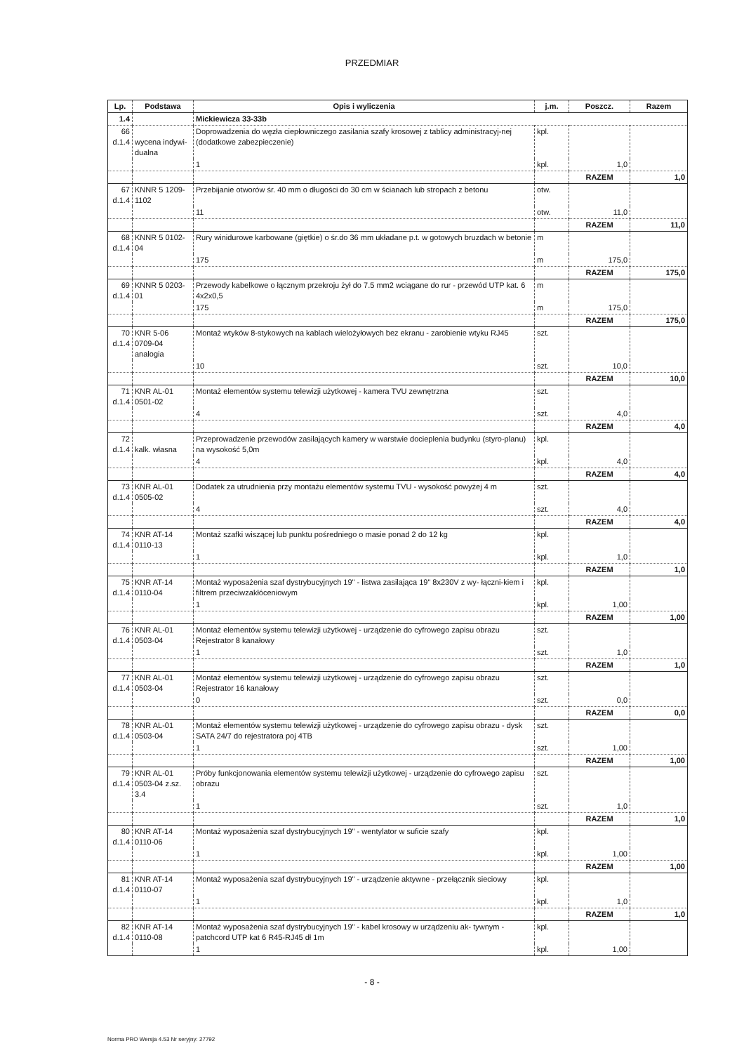PRZEDMIAR
| Lp. | Podstawa | Opis i wyliczenia | j.m. | Poszcz. | Razem |
| --- | --- | --- | --- | --- | --- |
| 1.4 | | Mickiewicza 33-33b | | | |
| 66 d.1.4 | wycena indywi- dualna | Doprowadzenia do węzła ciepłowniczego zasilania szafy krosowej z tablicy administracyj-nej (dodatkowe zabezpieczenie) | kpl. | | |
| | | 1 | kpl. | 1,0 | |
| | | | | RAZEM | 1,0 |
| 67 d.1.4 | KNNR 5 1209- 1102 | Przebijanie otworów śr. 40 mm o długości do 30 cm w ścianach lub stropach z betonu | otw. | | |
| | | 11 | otw. | 11,0 | |
| | | | | RAZEM | 11,0 |
| 68 d.1.4 | KNNR 5 0102- 04 | Rury winidurowe karbowane (giętkie) o śr.do 36 mm układane p.t. w gotowych bruzdach w betonie | m | | |
| | | 175 | m | 175,0 | |
| | | | | RAZEM | 175,0 |
| 69 d.1.4 | KNNR 5 0203- 01 | Przewody kabelkowe o łącznym przekroju żył do 7.5 mm2 wciągane do rur - przewód UTP kat. 6 4x2x0,5 | m | | |
| | | 175 | m | 175,0 | |
| | | | | RAZEM | 175,0 |
| 70 d.1.4 | KNR 5-06 0709-04 analogia | Montaż wtyków 8-stykowych na kablach wielożyłowych bez ekranu - zarobienie wtyku RJ45 | szt. | | |
| | | 10 | szt. | 10,0 | |
| | | | | RAZEM | 10,0 |
| 71 d.1.4 | KNR AL-01 0501-02 | Montaż elementów systemu telewizji użytkowej - kamera TVU zewnętrzna | szt. | | |
| | | 4 | szt. | 4,0 | |
| | | | | RAZEM | 4,0 |
| 72 d.1.4 | kalk. własna | Przeprowadzenie przewodów zasilających kamery w warstwie docieplenia budynku (styro-planu) na wysokość 5,0m | kpl. | | |
| | | 4 | kpl. | 4,0 | |
| | | | | RAZEM | 4,0 |
| 73 d.1.4 | KNR AL-01 0505-02 | Dodatek za utrudnienia przy montażu elementów systemu TVU - wysokość powyżej 4 m | szt. | | |
| | | 4 | szt. | 4,0 | |
| | | | | RAZEM | 4,0 |
| 74 d.1.4 | KNR AT-14 0110-13 | Montaż szafki wiszącej lub punktu pośredniego o masie ponad 2 do 12 kg | kpl. | | |
| | | 1 | kpl. | 1,0 | |
| | | | | RAZEM | 1,0 |
| 75 d.1.4 | KNR AT-14 0110-04 | Montaż wyposażenia szaf dystrybucyjnych 19" - listwa zasilająca 19" 8x230V z wy- łączni-kiem i filtrem przeciwzakłóceniowym | kpl. | | |
| | | 1 | kpl. | 1,00 | |
| | | | | RAZEM | 1,00 |
| 76 d.1.4 | KNR AL-01 0503-04 | Montaż elementów systemu telewizji użytkowej - urządzenie do cyfrowego zapisu obrazu Rejestrator 8 kanałowy | szt. | | |
| | | 1 | szt. | 1,0 | |
| | | | | RAZEM | 1,0 |
| 77 d.1.4 | KNR AL-01 0503-04 | Montaż elementów systemu telewizji użytkowej - urządzenie do cyfrowego zapisu obrazu Rejestrator 16 kanałowy | szt. | | |
| | | 0 | szt. | 0,0 | |
| | | | | RAZEM | 0,0 |
| 78 d.1.4 | KNR AL-01 0503-04 | Montaż elementów systemu telewizji użytkowej - urządzenie do cyfrowego zapisu obrazu - dysk SATA 24/7 do rejestratora poj 4TB | szt. | | |
| | | 1 | szt. | 1,00 | |
| | | | | RAZEM | 1,00 |
| 79 d.1.4 | KNR AL-01 0503-04 z.sz. 3.4 | Próby funkcjonowania elementów systemu telewizji użytkowej - urządzenie do cyfrowego zapisu obrazu | szt. | | |
| | | 1 | szt. | 1,0 | |
| | | | | RAZEM | 1,0 |
| 80 d.1.4 | KNR AT-14 0110-06 | Montaż wyposażenia szaf dystrybucyjnych 19" - wentylator w suficie szafy | kpl. | | |
| | | 1 | kpl. | 1,00 | |
| | | | | RAZEM | 1,00 |
| 81 d.1.4 | KNR AT-14 0110-07 | Montaż wyposażenia szaf dystrybucyjnych 19" - urządzenie aktywne - przełącznik sieciowy | kpl. | | |
| | | 1 | kpl. | 1,0 | |
| | | | | RAZEM | 1,0 |
| 82 d.1.4 | KNR AT-14 0110-08 | Montaż wyposażenia szaf dystrybucyjnych 19" - kabel krosowy w urządzeniu ak- tywnym - patchcord UTP kat 6 R45-RJ45 dł 1m | kpl. | | |
| | | 1 | kpl. | 1,00 | |
- 8 -
Norma PRO Wersja 4.53 Nr seryjny: 27792